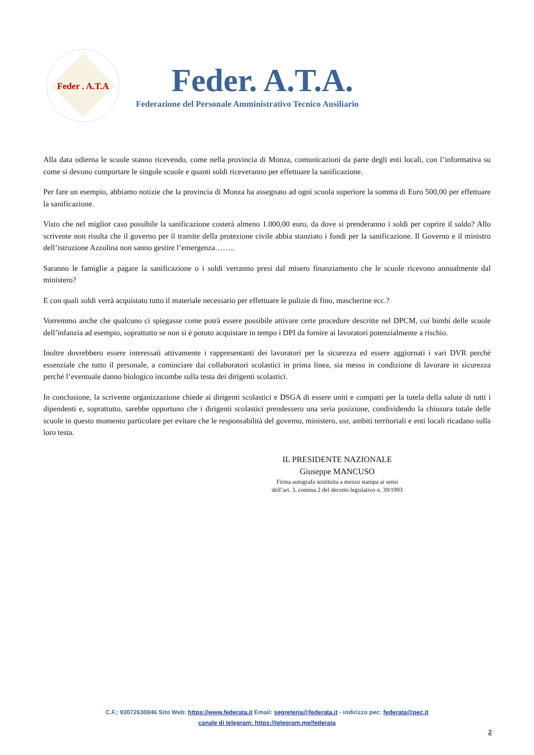Feder . A.T.A
Feder. A.T.A.
Federazione del Personale Amministrativo Tecnico Ausiliario
Alla data odierna le scuole stanno ricevendo, come nella provincia di Monza, comunicazioni da parte degli enti locali, con l’informativa su come si devono comportare le singole scuole e quanti soldi riceveranno per effettuare la sanificazione.
Per fare un esempio, abbiamo notizie che la provincia di Monza ha assegnato ad ogni scuola superiore la somma di Euro 500,00 per effettuare la sanificazione.
Visto che nel miglior caso possibile la sanificazione costerà almeno 1.000,00 euro, da dove si prenderanno i soldi per coprire il saldo? Allo scrivente non risulta che il governo per il tramite della protezione civile abbia stanziato i fondi per la sanificazione. Il Governo e il ministro dell’istruzione Azzolina non sanno gestire l’emergenza……..
Saranno le famiglie a pagare la sanificazione o i soldi verranno presi dal misero finanziamento che le scuole ricevono annualmente dal ministero?
E con quali soldi verrà acquistato tutto il materiale necessario per effettuare le pulizie di fino, mascherine ecc.?
Vorremmo anche che qualcuno ci spiegasse come potrà essere possibile attivare certe procedure descritte nel DPCM, coi bimbi delle scuole dell’infanzia ad esempio, soprattutto se non si è potuto acquistare in tempo i DPI da fornire ai lavoratori potenzialmente a rischio.
Inoltre dovrebbero essere interessati attivamente i rappresentanti dei lavoratori per la sicurezza ed essere aggiornati i vari DVR perché essenziale che tutto il personale, a cominciare dai collaboratori scolastici in prima linea, sia messo in condizione di lavorare in sicurezza perché l’eventuale danno biologico incombe sulla testa dei dirigenti scolastici.
In conclusione, la scrivente organizzazione chiede ai dirigenti scolastici e DSGA di essere uniti e compatti per la tutela della salute di tutti i dipendenti e, soprattutto, sarebbe opportuno che i dirigenti scolastici prendessero una seria posizione, condividendo la chiusura totale delle scuole in questo momento particolare per evitare che le responsabilità del governo, ministero, usr, ambiti territoriali e enti locali ricadano sulla loro testa.
IL PRESIDENTE NAZIONALE
Giuseppe MANCUSO
Firma autografa sostituita a mezzo stampa ai sensi
dell’art. 3, comma 2 del decreto legislativo n. 39/1993
C.F.: 93072630846 Sito Web: https://www.federata.it Email: segreteria@federata.it - indirizzo pec: federata@pec.it
canale di telegram: https://telegram.me/federata
2